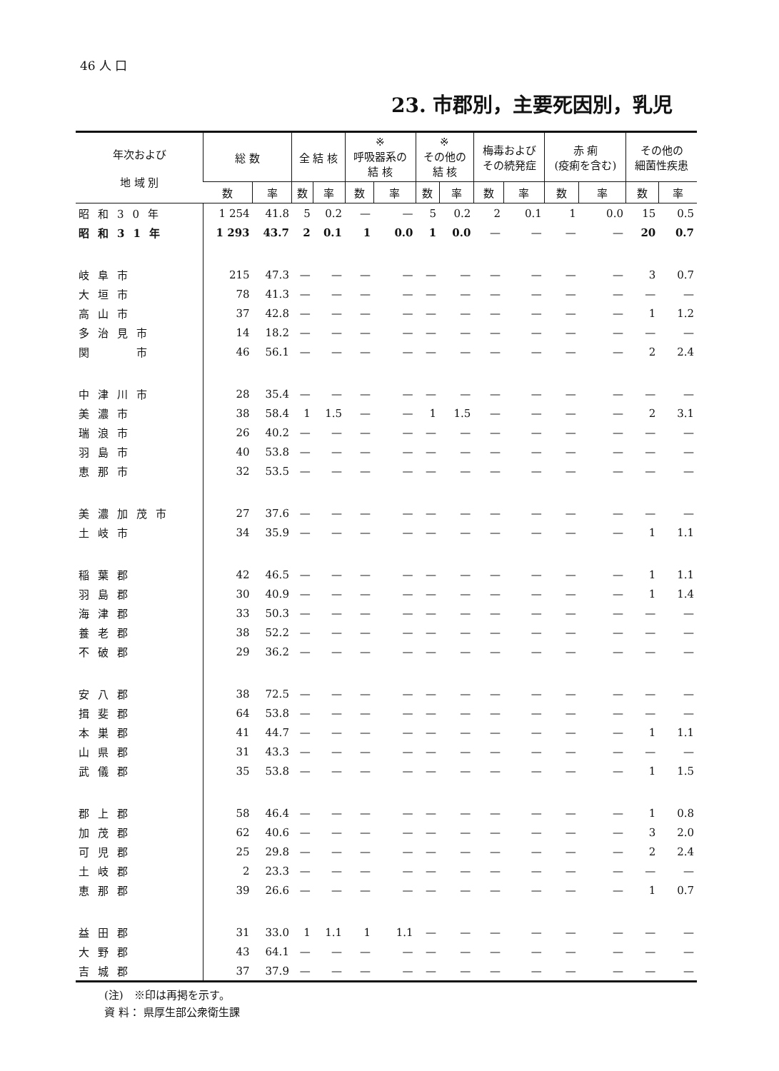46 人 口
23. 市郡別，主要死因別，乳児
| 年次および 地 域 別 | 総 数 | | 全 結 核 | | ※ 呼吸器系の 結 核 | | ※ その他の 結 核 | | 梅毒および その続発症 | | 赤 痢 (疫痢を含む) | | その他の 細菌性疾患 | |
| --- | --- | --- | --- | --- | --- | --- | --- | --- | --- | --- | --- | --- | --- | --- |
| | 数 | 率 | 数 | 率 | 数 | 率 | 数 | 率 | 数 | 率 | 数 | 率 | 数 | 率 |
| 昭和30年 | 1 254 | 41.8 | 5 | 0.2 | — | — | 5 | 0.2 | 2 | 0.1 | 1 | 0.0 | 15 | 0.5 |
| 昭和31年 | 1 293 | 43.7 | 2 | 0.1 | 1 | 0.0 | 1 | 0.0 | — | — | — | — | 20 | 0.7 |
| 岐阜市 | 215 | 47.3 | — | — | — | — | — | — | — | — | — | — | 3 | 0.7 |
| 大垣市 | 78 | 41.3 | — | — | — | — | — | — | — | — | — | — | — | — |
| 高山市 | 37 | 42.8 | — | — | — | — | — | — | — | — | — | — | 1 | 1.2 |
| 多治見市 | 14 | 18.2 | — | — | — | — | — | — | — | — | — | — | — | — |
| 関 市 | 46 | 56.1 | — | — | — | — | — | — | — | — | — | — | 2 | 2.4 |
| 中津川市 | 28 | 35.4 | — | — | — | — | — | — | — | — | — | — | — | — |
| 美濃市 | 38 | 58.4 | 1 | 1.5 | — | — | 1 | 1.5 | — | — | — | — | 2 | 3.1 |
| 瑞浪市 | 26 | 40.2 | — | — | — | — | — | — | — | — | — | — | — | — |
| 羽島市 | 40 | 53.8 | — | — | — | — | — | — | — | — | — | — | — | — |
| 恵那市 | 32 | 53.5 | — | — | — | — | — | — | — | — | — | — | — | — |
| 美濃加茂市 | 27 | 37.6 | — | — | — | — | — | — | — | — | — | — | — | — |
| 土岐市 | 34 | 35.9 | — | — | — | — | — | — | — | — | — | — | 1 | 1.1 |
| 稲葉郡 | 42 | 46.5 | — | — | — | — | — | — | — | — | — | — | 1 | 1.1 |
| 羽島郡 | 30 | 40.9 | — | — | — | — | — | — | — | — | — | — | 1 | 1.4 |
| 海津郡 | 33 | 50.3 | — | — | — | — | — | — | — | — | — | — | — | — |
| 養老郡 | 38 | 52.2 | — | — | — | — | — | — | — | — | — | — | — | — |
| 不破郡 | 29 | 36.2 | — | — | — | — | — | — | — | — | — | — | — | — |
| 安八郡 | 38 | 72.5 | — | — | — | — | — | — | — | — | — | — | — | — |
| 揖斐郡 | 64 | 53.8 | — | — | — | — | — | — | — | — | — | — | — | — |
| 本巣郡 | 41 | 44.7 | — | — | — | — | — | — | — | — | — | — | 1 | 1.1 |
| 山県郡 | 31 | 43.3 | — | — | — | — | — | — | — | — | — | — | — | — |
| 武儀郡 | 35 | 53.8 | — | — | — | — | — | — | — | — | — | — | 1 | 1.5 |
| 郡上郡 | 58 | 46.4 | — | — | — | — | — | — | — | — | — | — | 1 | 0.8 |
| 加茂郡 | 62 | 40.6 | — | — | — | — | — | — | — | — | — | — | 3 | 2.0 |
| 可児郡 | 25 | 29.8 | — | — | — | — | — | — | — | — | — | — | 2 | 2.4 |
| 土岐郡 | 2 | 23.3 | — | — | — | — | — | — | — | — | — | — | — | — |
| 恵那郡 | 39 | 26.6 | — | — | — | — | — | — | — | — | — | — | 1 | 0.7 |
| 益田郡 | 31 | 33.0 | 1 | 1.1 | 1 | 1.1 | — | — | — | — | — | — | — | — |
| 大野郡 | 43 | 64.1 | — | — | — | — | — | — | — | — | — | — | — | — |
| 吉城郡 | 37 | 37.9 | — | — | — | — | — | — | — | — | — | — | — | — |
(注)　※印は再掲を示す。
資 料： 県厚生部公衆衛生課